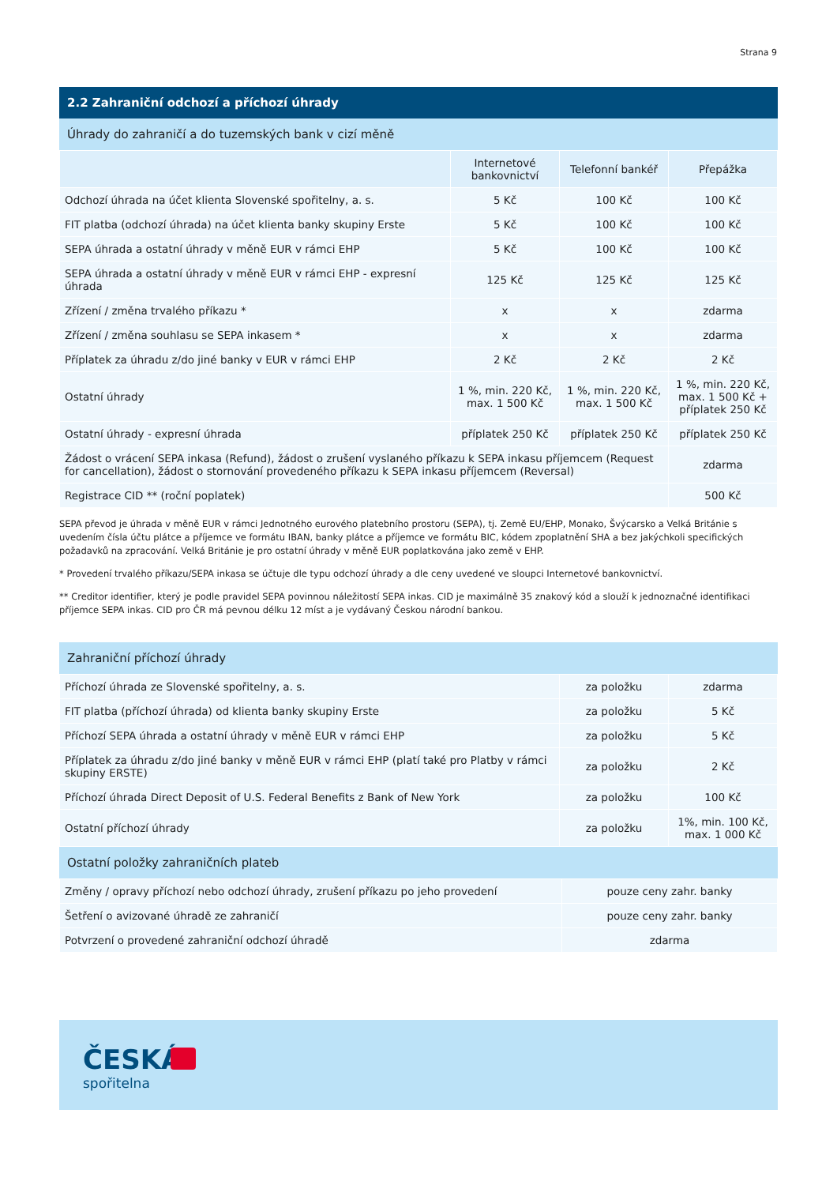Strana 9
2.2 Zahraniční odchozí a příchozí úhrady
Úhrady do zahraničí a do tuzemských bank v cizí měně
| | Internetové bankovnictví | Telefonní bankéř | Přepážka |
| --- | --- | --- | --- |
| Odchozí úhrada na účet klienta Slovenské spořitelny, a. s. | 5 Kč | 100 Kč | 100 Kč |
| FIT platba (odchozí úhrada) na účet klienta banky skupiny Erste | 5 Kč | 100 Kč | 100 Kč |
| SEPA úhrada a ostatní úhrady v měně EUR v rámci EHP | 5 Kč | 100 Kč | 100 Kč |
| SEPA úhrada a ostatní úhrady v měně EUR v rámci EHP - expresní úhrada | 125 Kč | 125 Kč | 125 Kč |
| Zřízení / změna trvalého příkazu * | x | x | zdarma |
| Zřízení / změna souhlasu se SEPA inkasem * | x | x | zdarma |
| Příplatek za úhradu z/do jiné banky v EUR v rámci EHP | 2 Kč | 2 Kč | 2 Kč |
| Ostatní úhrady | 1 %, min. 220 Kč, max. 1 500 Kč | 1 %, min. 220 Kč, max. 1 500 Kč | 1 %, min. 220 Kč, max. 1 500 Kč + příplatek 250 Kč |
| Ostatní úhrady - expresní úhrada | příplatek 250 Kč | příplatek 250 Kč | příplatek 250 Kč |
| Žádost o vrácení SEPA inkasa (Refund), žádost o zrušení vyslaného příkazu k SEPA inkasu příjemcem (Request for cancellation), žádost o stornování provedeného příkazu k SEPA inkasu příjemcem (Reversal) | | | zdarma |
| Registrace CID ** (roční poplatek) | | | 500 Kč |
SEPA převod je úhrada v měně EUR v rámci Jednotného eurového platebního prostoru (SEPA), tj. Země EU/EHP, Monako, Švýcarsko a Velká Británie s uvedením čísla účtu plátce a příjemce ve formátu IBAN, banky plátce a příjemce ve formátu BIC, kódem zpoplatnění SHA a bez jakýchkoli specifických požadavků na zpracování. Velká Británie je pro ostatní úhrady v měně EUR poplatkována jako země v EHP.
* Provedení trvalého příkazu/SEPA inkasa se účtuje dle typu odchozí úhrady a dle ceny uvedené ve sloupci Internetové bankovnictví.
** Creditor identifier, který je podle pravidel SEPA povinnou náležitostí SEPA inkas. CID je maximálně 35 znakový kód a slouží k jednoznačné identifikaci příjemce SEPA inkas. CID pro ČR má pevnou délku 12 míst a je vydávaný Českou národní bankou.
Zahraniční příchozí úhrady
| Příchozí úhrada ze Slovenské spořitelny, a. s. | za položku | zdarma |
| FIT platba (příchozí úhrada) od klienta banky skupiny Erste | za položku | 5 Kč |
| Příchozí SEPA úhrada a ostatní úhrady v měně EUR v rámci EHP | za položku | 5 Kč |
| Příplatek za úhradu z/do jiné banky v měně EUR v rámci EHP (platí také pro Platby v rámci skupiny ERSTE) | za položku | 2 Kč |
| Příchozí úhrada Direct Deposit of U.S. Federal Benefits z Bank of New York | za položku | 100 Kč |
| Ostatní příchozí úhrady | za položku | 1%, min. 100 Kč, max. 1 000 Kč |
Ostatní položky zahraničních plateb
| Změny / opravy příchozí nebo odchozí úhrady, zrušení příkazu po jeho provedení | pouze ceny zahr. banky |
| Šetření o avizované úhradě ze zahraničí | pouze ceny zahr. banky |
| Potvrzení o provedené zahraniční odchozí úhradě | zdarma |
ČESKÁ
spořitelna